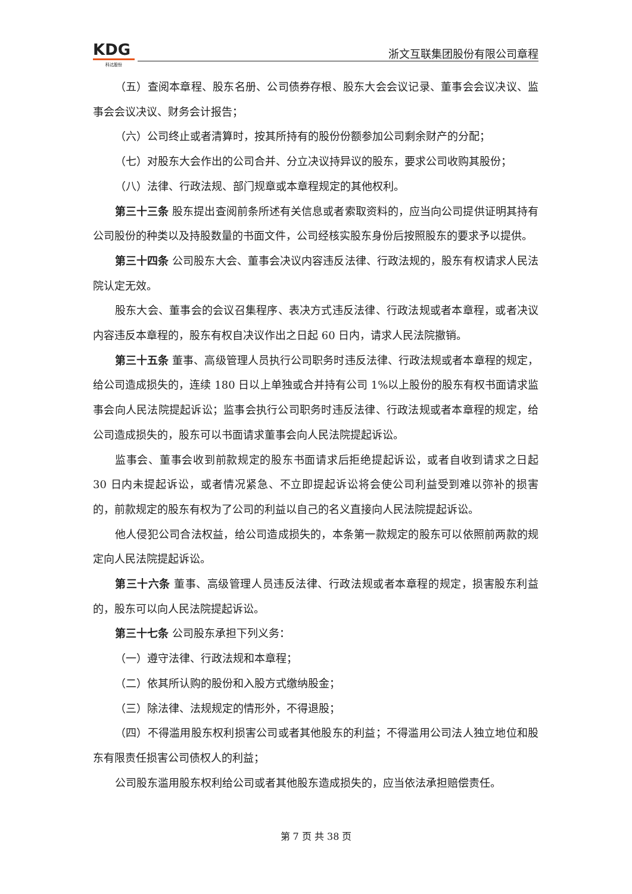KDG
科达股份
浙文互联集团股份有限公司章程
（五）查阅本章程、股东名册、公司债券存根、股东大会会议记录、董事会会议决议、监事会会议决议、财务会计报告；
（六）公司终止或者清算时，按其所持有的股份份额参加公司剩余财产的分配；
（七）对股东大会作出的公司合并、分立决议持异议的股东，要求公司收购其股份；
（八）法律、行政法规、部门规章或本章程规定的其他权利。
第三十三条 股东提出查阅前条所述有关信息或者索取资料的，应当向公司提供证明其持有公司股份的种类以及持股数量的书面文件，公司经核实股东身份后按照股东的要求予以提供。
第三十四条 公司股东大会、董事会决议内容违反法律、行政法规的，股东有权请求人民法院认定无效。
股东大会、董事会的会议召集程序、表决方式违反法律、行政法规或者本章程，或者决议内容违反本章程的，股东有权自决议作出之日起 60 日内，请求人民法院撤销。
第三十五条 董事、高级管理人员执行公司职务时违反法律、行政法规或者本章程的规定，给公司造成损失的，连续 180 日以上单独或合并持有公司 1%以上股份的股东有权书面请求监事会向人民法院提起诉讼；监事会执行公司职务时违反法律、行政法规或者本章程的规定，给公司造成损失的，股东可以书面请求董事会向人民法院提起诉讼。
监事会、董事会收到前款规定的股东书面请求后拒绝提起诉讼，或者自收到请求之日起 30 日内未提起诉讼，或者情况紧急、不立即提起诉讼将会使公司利益受到难以弥补的损害的，前款规定的股东有权为了公司的利益以自己的名义直接向人民法院提起诉讼。
他人侵犯公司合法权益，给公司造成损失的，本条第一款规定的股东可以依照前两款的规定向人民法院提起诉讼。
第三十六条 董事、高级管理人员违反法律、行政法规或者本章程的规定，损害股东利益的，股东可以向人民法院提起诉讼。
第三十七条 公司股东承担下列义务：
（一）遵守法律、行政法规和本章程；
（二）依其所认购的股份和入股方式缴纳股金；
（三）除法律、法规规定的情形外，不得退股；
（四）不得滥用股东权利损害公司或者其他股东的利益；不得滥用公司法人独立地位和股东有限责任损害公司债权人的利益；
公司股东滥用股东权利给公司或者其他股东造成损失的，应当依法承担赔偿责任。
第 7 页 共 38 页